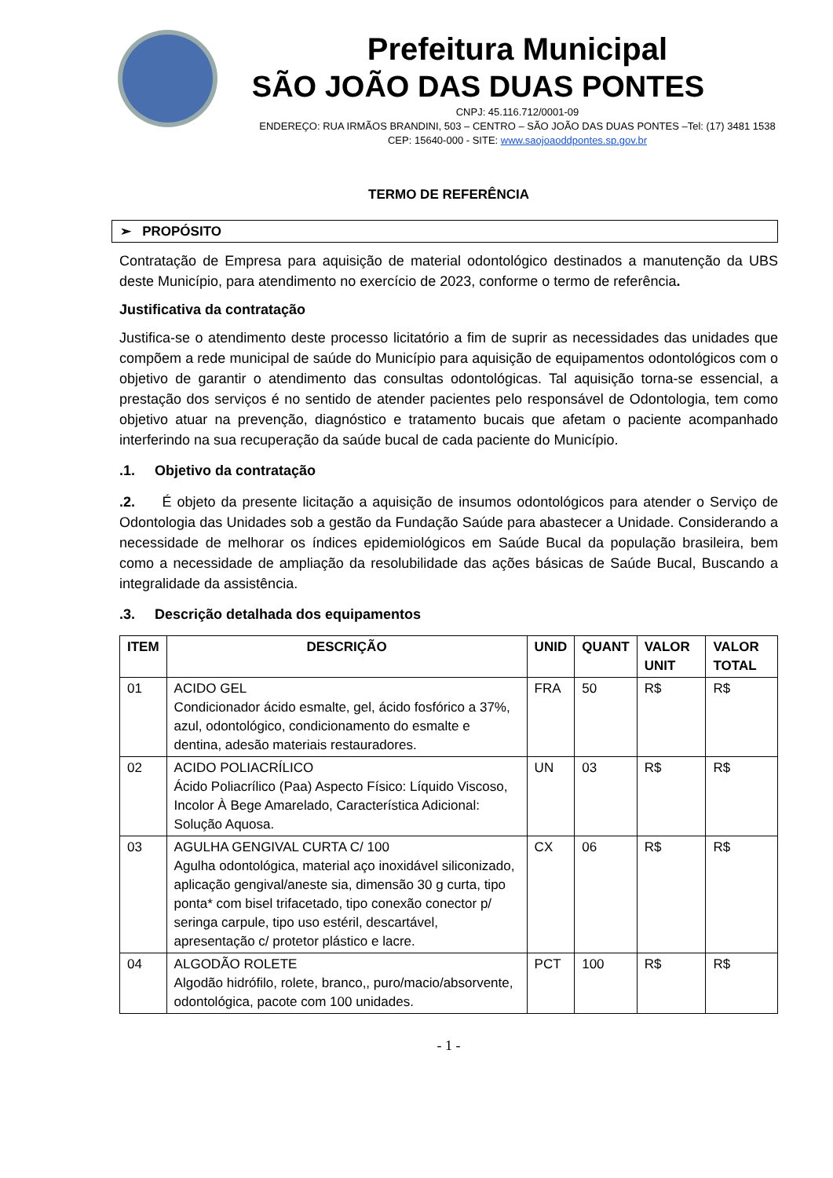Prefeitura Municipal
SÃO JOÃO DAS DUAS PONTES
CNPJ: 45.116.712/0001-09
ENDEREÇO: RUA IRMÃOS BRANDINI, 503 – CENTRO – SÃO JOÃO DAS DUAS PONTES –Tel: (17) 3481 1538
CEP: 15640-000 - SITE: www.saojoaoddpontes.sp.gov.br
TERMO DE REFERÊNCIA
➢ PROPÓSITO
Contratação de Empresa para aquisição de material odontológico destinados a manutenção da UBS deste Município, para atendimento no exercício de 2023, conforme o termo de referência.
Justificativa da contratação
Justifica-se o atendimento deste processo licitatório a fim de suprir as necessidades das unidades que compõem a rede municipal de saúde do Município para aquisição de equipamentos odontológicos com o objetivo de garantir o atendimento das consultas odontológicas. Tal aquisição torna-se essencial, a prestação dos serviços é no sentido de atender pacientes pelo responsável de Odontologia, tem como objetivo atuar na prevenção, diagnóstico e tratamento bucais que afetam o paciente acompanhado interferindo na sua recuperação da saúde bucal de cada paciente do Município.
.1. Objetivo da contratação
.2. É objeto da presente licitação a aquisição de insumos odontológicos para atender o Serviço de Odontologia das Unidades sob a gestão da Fundação Saúde para abastecer a Unidade. Considerando a necessidade de melhorar os índices epidemiológicos em Saúde Bucal da população brasileira, bem como a necessidade de ampliação da resolubilidade das ações básicas de Saúde Bucal, Buscando a integralidade da assistência.
.3. Descrição detalhada dos equipamentos
| ITEM | DESCRIÇÃO | UNID | QUANT | VALOR UNIT | VALOR TOTAL |
| --- | --- | --- | --- | --- | --- |
| 01 | ACIDO GEL Condicionador ácido esmalte, gel, ácido fosfórico a 37%, azul, odontológico, condicionamento do esmalte e dentina, adesão materiais restauradores. | FRA | 50 | R$ | R$ |
| 02 | ACIDO POLIACRÍLICO Ácido Poliacrílico (Paa) Aspecto Físico: Líquido Viscoso, Incolor À Bege Amarelado, Característica Adicional: Solução Aquosa. | UN | 03 | R$ | R$ |
| 03 | AGULHA GENGIVAL CURTA C/ 100 Agulha odontológica, material aço inoxidável siliconizado, aplicação gengival/aneste sia, dimensão 30 g curta, tipo ponta* com bisel trifacetado, tipo conexão conector p/ seringa carpule, tipo uso estéril, descartável, apresentação c/ protetor plástico e lacre. | CX | 06 | R$ | R$ |
| 04 | ALGODÃO ROLETE Algodão hidrófilo, rolete, branco,, puro/macio/absorvente, odontológica, pacote com 100 unidades. | PCT | 100 | R$ | R$ |
- 1 -